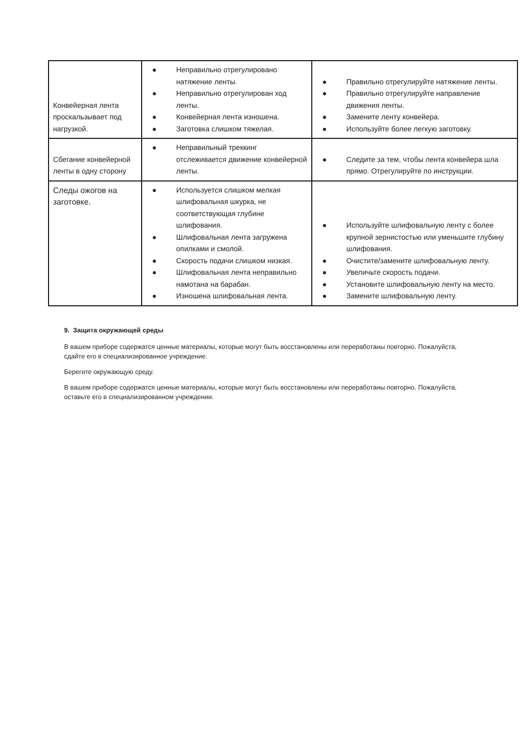| Конвейерная лента проскальзывает под нагрузкой. | ● Неправильно отрегулировано натяжение ленты. ● Неправильно отрегулирован ход ленты. ● Конвейерная лента изношена. ● Заготовка слишком тяжелая. | ● Правильно отрегулируйте натяжение ленты. ● Правильно отрегулируйте направление движения ленты. ● Замените ленту конвейера. ● Используйте более легкую заготовку. |
| Сбегание конвейерной ленты в одну сторону | ● Неправильный треккинг отслеживается движение конвейерной ленты. | ● Следите за тем, чтобы лента конвейера шла прямо. Отрегулируйте по инструкции. |
| Следы ожогов на заготовке. | ● Используется слишком мелкая шлифовальная шкурка, не соответствующая глубине шлифования. ● Шлифовальная лента загружена опилками и смолой. ● Скорость подачи слишком низкая. ● Шлифовальная лента неправильно намотана на барабан. ● Изношена шлифовальная лента. | ● Используйте шлифовальную ленту с более крупной зернистостью или уменьшите глубину шлифования. ● Очистите/замените шлифовальную ленту. ● Увеличьте скорость подачи. ● Установите шлифовальную ленту на место. ● Замените шлифовальную ленту. |
9. Защита окружающей среды
В вашем приборе содержатся ценные материалы, которые могут быть восстановлены или переработаны повторно. Пожалуйста, сдайте его в специализированное учреждение.
Берегите окружающую среду.
В вашем приборе содержатся ценные материалы, которые могут быть восстановлены или переработаны повторно. Пожалуйста, оставьте его в специализированном учреждении.